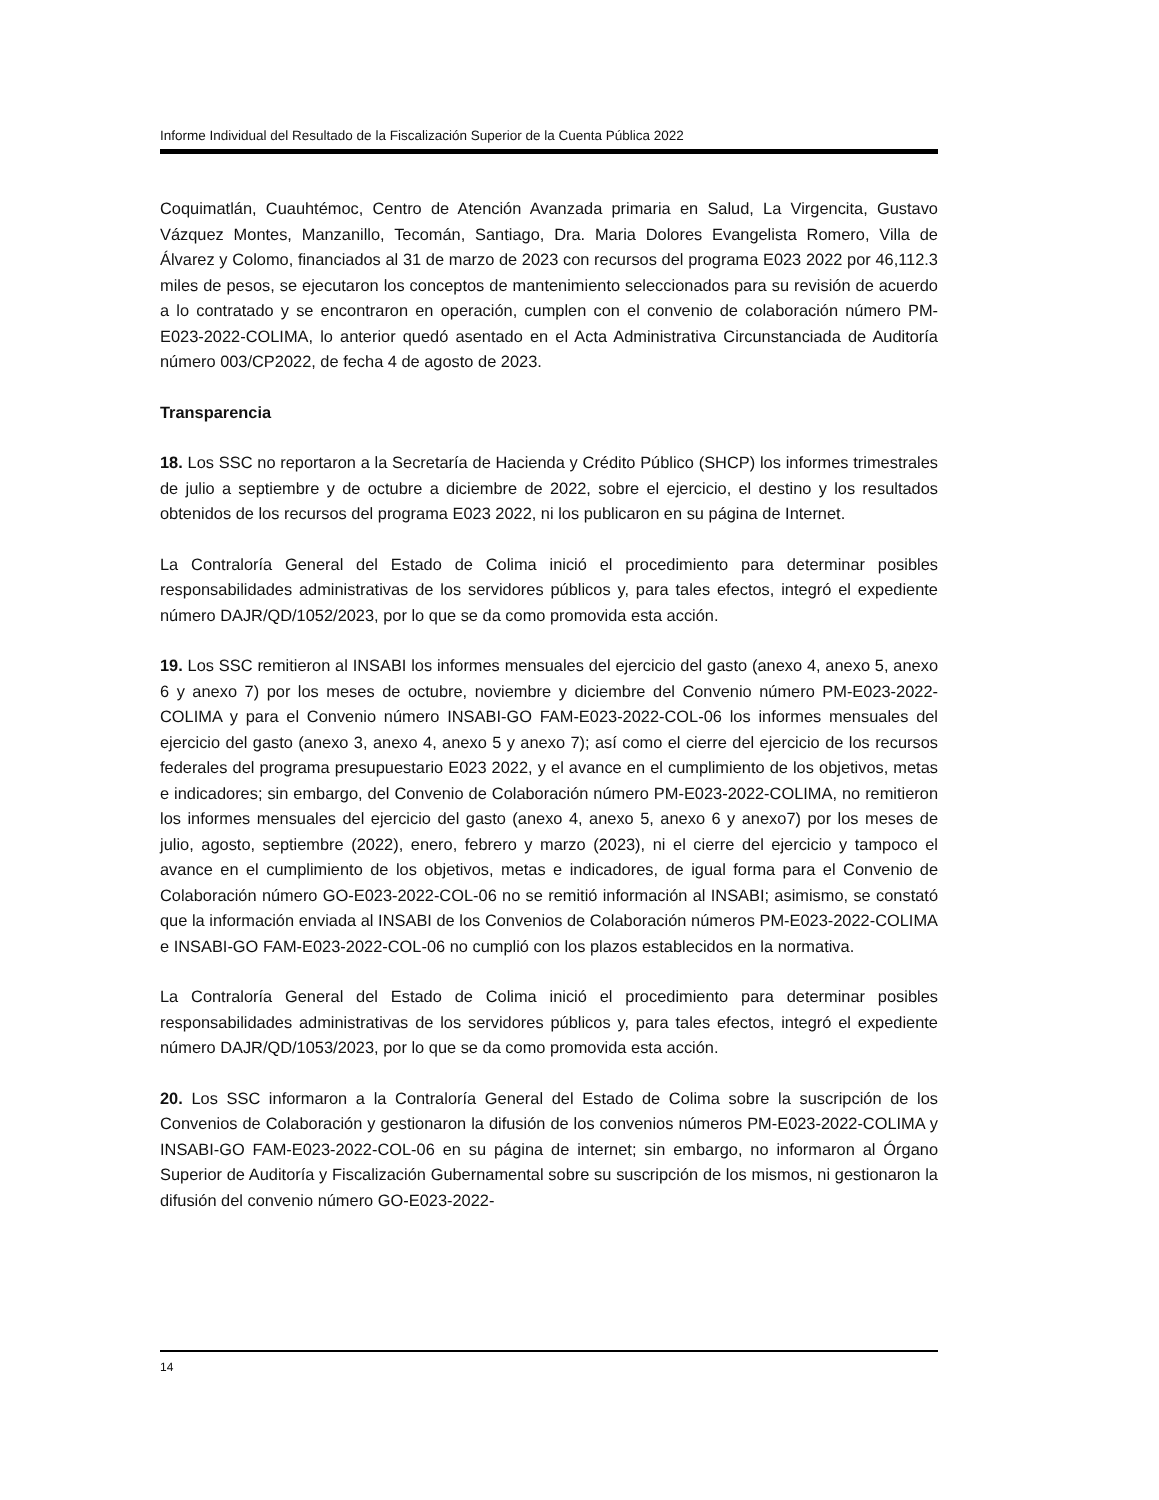Informe Individual del Resultado de la Fiscalización Superior de la Cuenta Pública 2022
Coquimatlán, Cuauhtémoc, Centro de Atención Avanzada primaria en Salud, La Virgencita, Gustavo Vázquez Montes, Manzanillo, Tecomán, Santiago, Dra. Maria Dolores Evangelista Romero, Villa de Álvarez y Colomo, financiados al 31 de marzo de 2023 con recursos del programa E023 2022 por 46,112.3 miles de pesos, se ejecutaron los conceptos de mantenimiento seleccionados para su revisión de acuerdo a lo contratado y se encontraron en operación, cumplen con el convenio de colaboración número PM-E023-2022-COLIMA, lo anterior quedó asentado en el Acta Administrativa Circunstanciada de Auditoría número 003/CP2022, de fecha 4 de agosto de 2023.
Transparencia
18. Los SSC no reportaron a la Secretaría de Hacienda y Crédito Público (SHCP) los informes trimestrales de julio a septiembre y de octubre a diciembre de 2022, sobre el ejercicio, el destino y los resultados obtenidos de los recursos del programa E023 2022, ni los publicaron en su página de Internet.
La Contraloría General del Estado de Colima inició el procedimiento para determinar posibles responsabilidades administrativas de los servidores públicos y, para tales efectos, integró el expediente número DAJR/QD/1052/2023, por lo que se da como promovida esta acción.
19. Los SSC remitieron al INSABI los informes mensuales del ejercicio del gasto (anexo 4, anexo 5, anexo 6 y anexo 7) por los meses de octubre, noviembre y diciembre del Convenio número PM-E023-2022-COLIMA y para el Convenio número INSABI-GO FAM-E023-2022-COL-06 los informes mensuales del ejercicio del gasto (anexo 3, anexo 4, anexo 5 y anexo 7); así como el cierre del ejercicio de los recursos federales del programa presupuestario E023 2022, y el avance en el cumplimiento de los objetivos, metas e indicadores; sin embargo, del Convenio de Colaboración número PM-E023-2022-COLIMA, no remitieron los informes mensuales del ejercicio del gasto (anexo 4, anexo 5, anexo 6 y anexo7) por los meses de julio, agosto, septiembre (2022), enero, febrero y marzo (2023), ni el cierre del ejercicio y tampoco el avance en el cumplimiento de los objetivos, metas e indicadores, de igual forma para el Convenio de Colaboración número GO-E023-2022-COL-06 no se remitió información al INSABI; asimismo, se constató que la información enviada al INSABI de los Convenios de Colaboración números PM-E023-2022-COLIMA e INSABI-GO FAM-E023-2022-COL-06 no cumplió con los plazos establecidos en la normativa.
La Contraloría General del Estado de Colima inició el procedimiento para determinar posibles responsabilidades administrativas de los servidores públicos y, para tales efectos, integró el expediente número DAJR/QD/1053/2023, por lo que se da como promovida esta acción.
20. Los SSC informaron a la Contraloría General del Estado de Colima sobre la suscripción de los Convenios de Colaboración y gestionaron la difusión de los convenios números PM-E023-2022-COLIMA y INSABI-GO FAM-E023-2022-COL-06 en su página de internet; sin embargo, no informaron al Órgano Superior de Auditoría y Fiscalización Gubernamental sobre su suscripción de los mismos, ni gestionaron la difusión del convenio número GO-E023-2022-
14